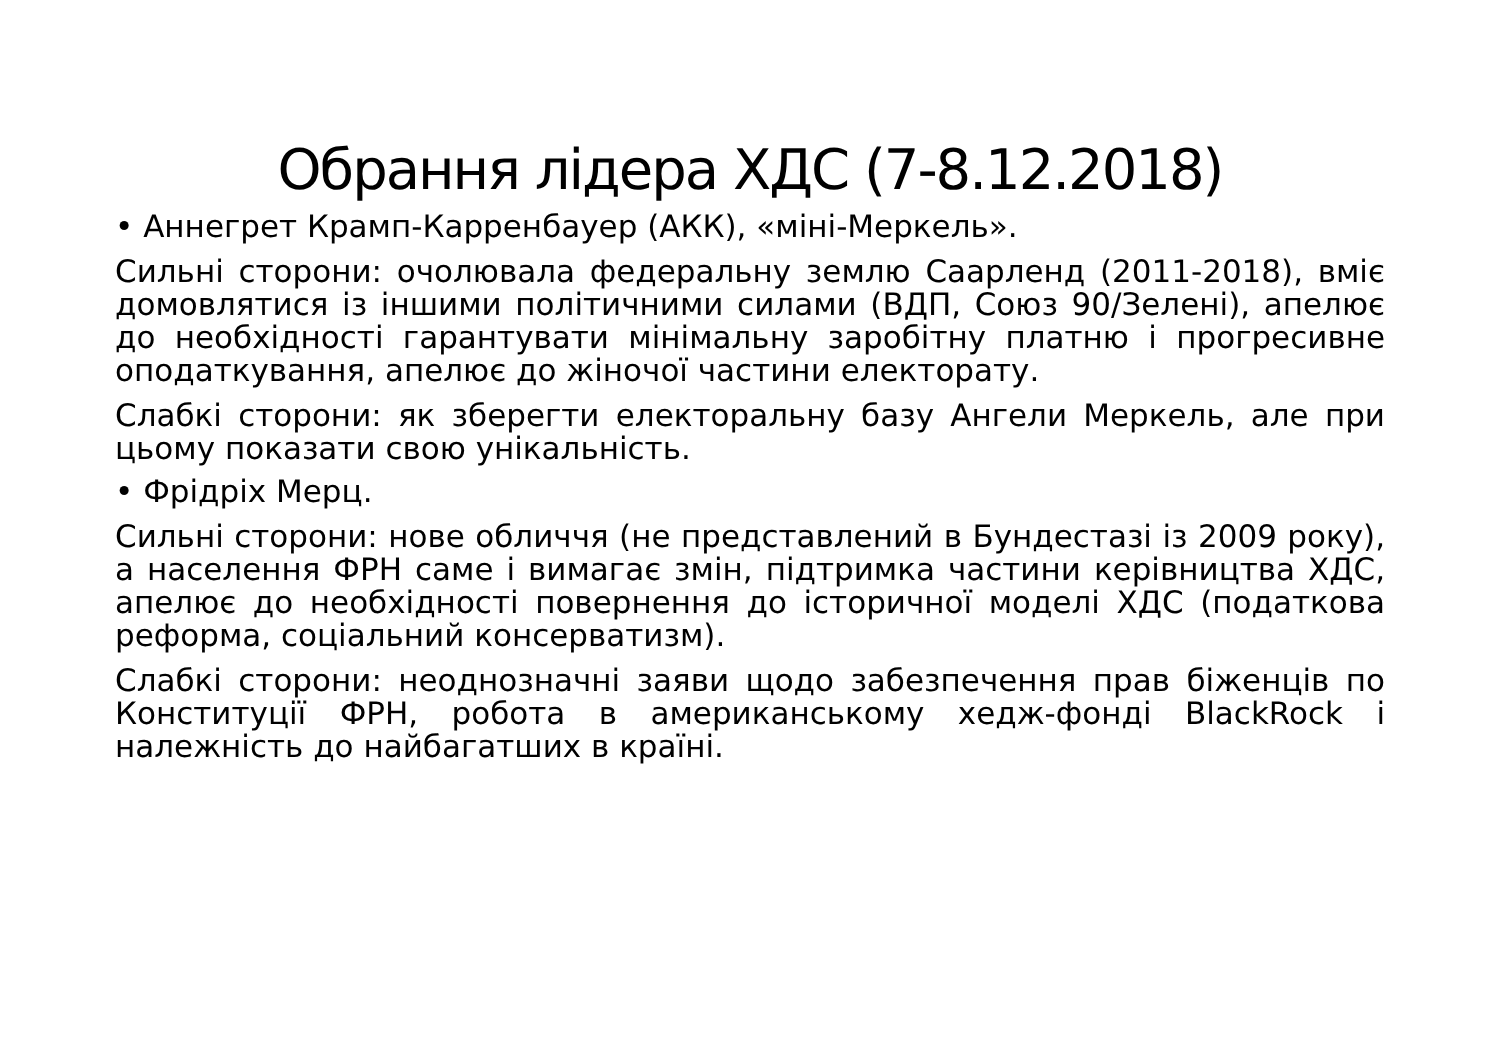Обрання лідера ХДС (7-8.12.2018)
• Аннегрет Крамп-Карренбауер (АКК), «міні-Меркель».
Сильні сторони: очолювала федеральну землю Саарленд (2011-2018), вміє домовлятися із іншими політичними силами (ВДП, Союз 90/Зелені), апелює до необхідності гарантувати мінімальну заробітну платню і прогресивне оподаткування, апелює до жіночої частини електорату.
Слабкі сторони: як зберегти електоральну базу Ангели Меркель, але при цьому показати свою унікальність.
• Фрідріх Мерц.
Сильні сторони: нове обличчя (не представлений в Бундестазі із 2009 року), а населення ФРН саме і вимагає змін, підтримка частини керівництва ХДС, апелює до необхідності повернення до історичної моделі ХДС (податкова реформа, соціальний консерватизм).
Слабкі сторони: неоднозначні заяви щодо забезпечення прав біженців по Конституції ФРН, робота в американському хедж-фонді BlackRock і належність до найбагатших в країні.